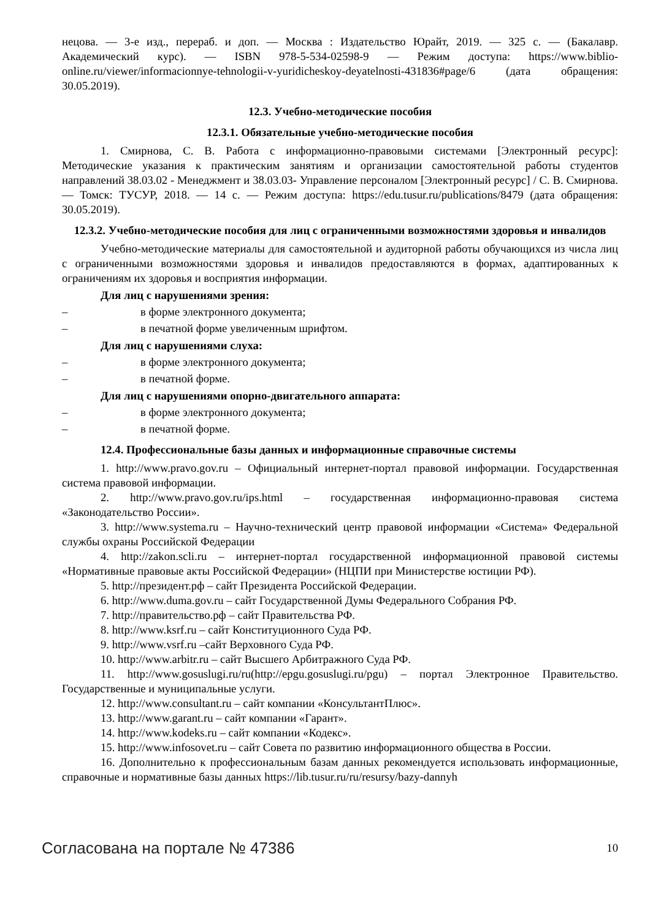нецова. — 3-е изд., перераб. и доп. — Москва : Издательство Юрайт, 2019. — 325 с. — (Бакалавр. Академический курс). — ISBN 978-5-534-02598-9 — Режим доступа: https://www.biblio-online.ru/viewer/informacionnye-tehnologii-v-yuridicheskoy-deyatelnosti-431836#page/6 (дата обращения: 30.05.2019).
12.3. Учебно-методические пособия
12.3.1. Обязательные учебно-методические пособия
1. Смирнова, С. В. Работа с информационно-правовыми системами [Электронный ресурс]: Методические указания к практическим занятиям и организации самостоятельной работы студентов направлений 38.03.02 - Менеджмент и 38.03.03- Управление персоналом [Электронный ресурс] / С. В. Смирнова. — Томск: ТУСУР, 2018. — 14 с. — Режим доступа: https://edu.tusur.ru/publications/8479 (дата обращения: 30.05.2019).
12.3.2. Учебно-методические пособия для лиц с ограниченными возможностями здоровья и инвалидов
Учебно-методические материалы для самостоятельной и аудиторной работы обучающихся из числа лиц с ограниченными возможностями здоровья и инвалидов предоставляются в формах, адаптированных к ограничениям их здоровья и восприятия информации.
Для лиц с нарушениями зрения:
– в форме электронного документа;
– в печатной форме увеличенным шрифтом.
Для лиц с нарушениями слуха:
– в форме электронного документа;
– в печатной форме.
Для лиц с нарушениями опорно-двигательного аппарата:
– в форме электронного документа;
– в печатной форме.
12.4. Профессиональные базы данных и информационные справочные системы
1. http://www.pravo.gov.ru – Официальный интернет-портал правовой информации. Государственная система правовой информации.
2. http://www.pravo.gov.ru/ips.html – государственная информационно-правовая система «Законодательство России».
3. http://www.systema.ru – Научно-технический центр правовой информации «Система» Федеральной службы охраны Российской Федерации
4. http://zakon.scli.ru – интернет-портал государственной информационной правовой системы «Нормативные правовые акты Российской Федерации» (НЦПИ при Министерстве юстиции РФ).
5. http://президент.рф – сайт Президента Российской Федерации.
6. http://www.duma.gov.ru – сайт Государственной Думы Федерального Собрания РФ.
7. http://правительство.рф – сайт Правительства РФ.
8. http://www.ksrf.ru – сайт Конституционного Суда РФ.
9. http://www.vsrf.ru –сайт Верховного Суда РФ.
10. http://www.arbitr.ru – сайт Высшего Арбитражного Суда РФ.
11. http://www.gosuslugi.ru/ru(http://epgu.gosuslugi.ru/pgu) – портал Электронное Правительство. Государственные и муниципальные услуги.
12. http://www.consultant.ru – сайт компании «КонсультантПлюс».
13. http://www.garant.ru – сайт компании «Гарант».
14. http://www.kodeks.ru – сайт компании «Кодекс».
15. http://www.infosovet.ru – сайт Совета по развитию информационного общества в России.
16. Дополнительно к профессиональным базам данных рекомендуется использовать информационные, справочные и нормативные базы данных https://lib.tusur.ru/ru/resursy/bazy-dannyh
Согласована на портале № 47386 10